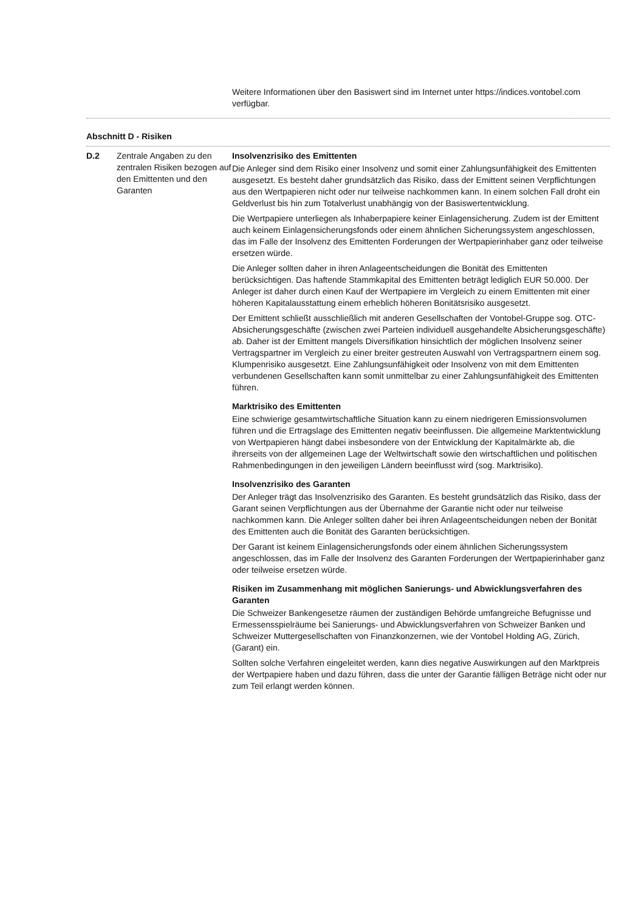Weitere Informationen über den Basiswert sind im Internet unter https://indices.vontobel.com verfügbar.
Abschnitt D - Risiken
| D.2 | Zentrale Angaben zu den zentralen Risiken bezogen auf den Emittenten und den Garanten | Insolvenzrisiko des Emittenten Die Anleger sind dem Risiko einer Insolvenz und somit einer Zahlungsunfähigkeit des Emittenten ausgesetzt. Es besteht daher grundsätzlich das Risiko, dass der Emittent seinen Verpflichtungen aus den Wertpapieren nicht oder nur teilweise nachkommen kann. In einem solchen Fall droht ein Geldverlust bis hin zum Totalverlust unabhängig von der Basiswertentwicklung. Die Wertpapiere unterliegen als Inhaberpapiere keiner Einlagensicherung. Zudem ist der Emittent auch keinem Einlagensicherungsfonds oder einem ähnlichen Sicherungs­system angeschlossen, das im Falle der Insolvenz des Emittenten Forderungen der Wertpapierinhaber ganz oder teilweise ersetzen würde. Die Anleger sollten daher in ihren Anlageentscheidungen die Bonität des Emittenten berücksichtigen. Das haftende Stammkapital des Emittenten beträgt lediglich EUR 50.000. Der Anleger ist daher durch einen Kauf der Wertpapiere im Vergleich zu einem Emittenten mit einer höheren Kapitalausstattung einem erheblich höheren Bonitätsrisi­ko ausgesetzt. Der Emittent schließt ausschließlich mit anderen Gesellschaften der Vontobel-Gruppe sog. OTC-Absicherungsgeschäfte (zwischen zwei Parteien individuell ausgehandelte Absicherungsgeschäfte) ab. Daher ist der Emittent mangels Diversifikation hinsichtlich der möglichen Insolvenz seiner Vertragspartner im Vergleich zu einer breiter gestreu­ten Auswahl von Vertragspartnern einem sog. Klumpenrisiko ausgesetzt. Eine Zah­lungsunfähigkeit oder Insolvenz von mit dem Emittenten verbundenen Gesellschaften kann somit unmittelbar zu einer Zahlungsunfähigkeit des Emittenten führen. Marktrisiko des Emittenten Eine schwierige gesamtwirtschaftliche Situation kann zu einem niedrigeren Emissions­volumen führen und die Ertragslage des Emittenten negativ beeinflussen. Die allgemei­ne Marktentwicklung von Wertpapieren hängt dabei insbesondere von der Entwick­lung der Kapitalmärkte ab, die ihrerseits von der allgemeinen Lage der Weltwirtschaft sowie den wirtschaftlichen und politischen Rahmenbedingungen in den jeweiligen Ländern beeinflusst wird (sog. Marktrisiko). Insolvenzrisiko des Garanten Der Anleger trägt das Insolvenzrisiko des Garanten. Es besteht grundsätzlich das Risi­ko, dass der Garant seinen Verpflichtungen aus der Übernahme der Garantie nicht oder nur teilweise nachkommen kann. Die Anleger sollten daher bei ihren Anlageent­scheidungen neben der Bonität des Emittenten auch die Bonität des Garanten berück­sichtigen. Der Garant ist keinem Einlagensicherungsfonds oder einem ähnlichen Sicherungssys­tem angeschlossen, das im Falle der Insolvenz des Garanten Forderungen der Wertpa­pierinhaber ganz oder teilweise ersetzen würde. Risiken im Zusammenhang mit möglichen Sanierungs- und Abwicklungsverfahren des Garanten Die Schweizer Bankengesetze räumen der zuständigen Behörde umfangreiche Befug­nisse und Ermessensspielräume bei Sanierungs- und Abwicklungsverfahren von Schweizer Banken und Schweizer Muttergesellschaften von Finanzkonzernen, wie der Vontobel Holding AG, Zürich, (Garant) ein. Sollten solche Verfahren eingeleitet werden, kann dies negative Auswirkungen auf den Marktpreis der Wertpapiere haben und dazu führen, dass die unter der Garantie fälli­gen Beträge nicht oder nur zum Teil erlangt werden können. |